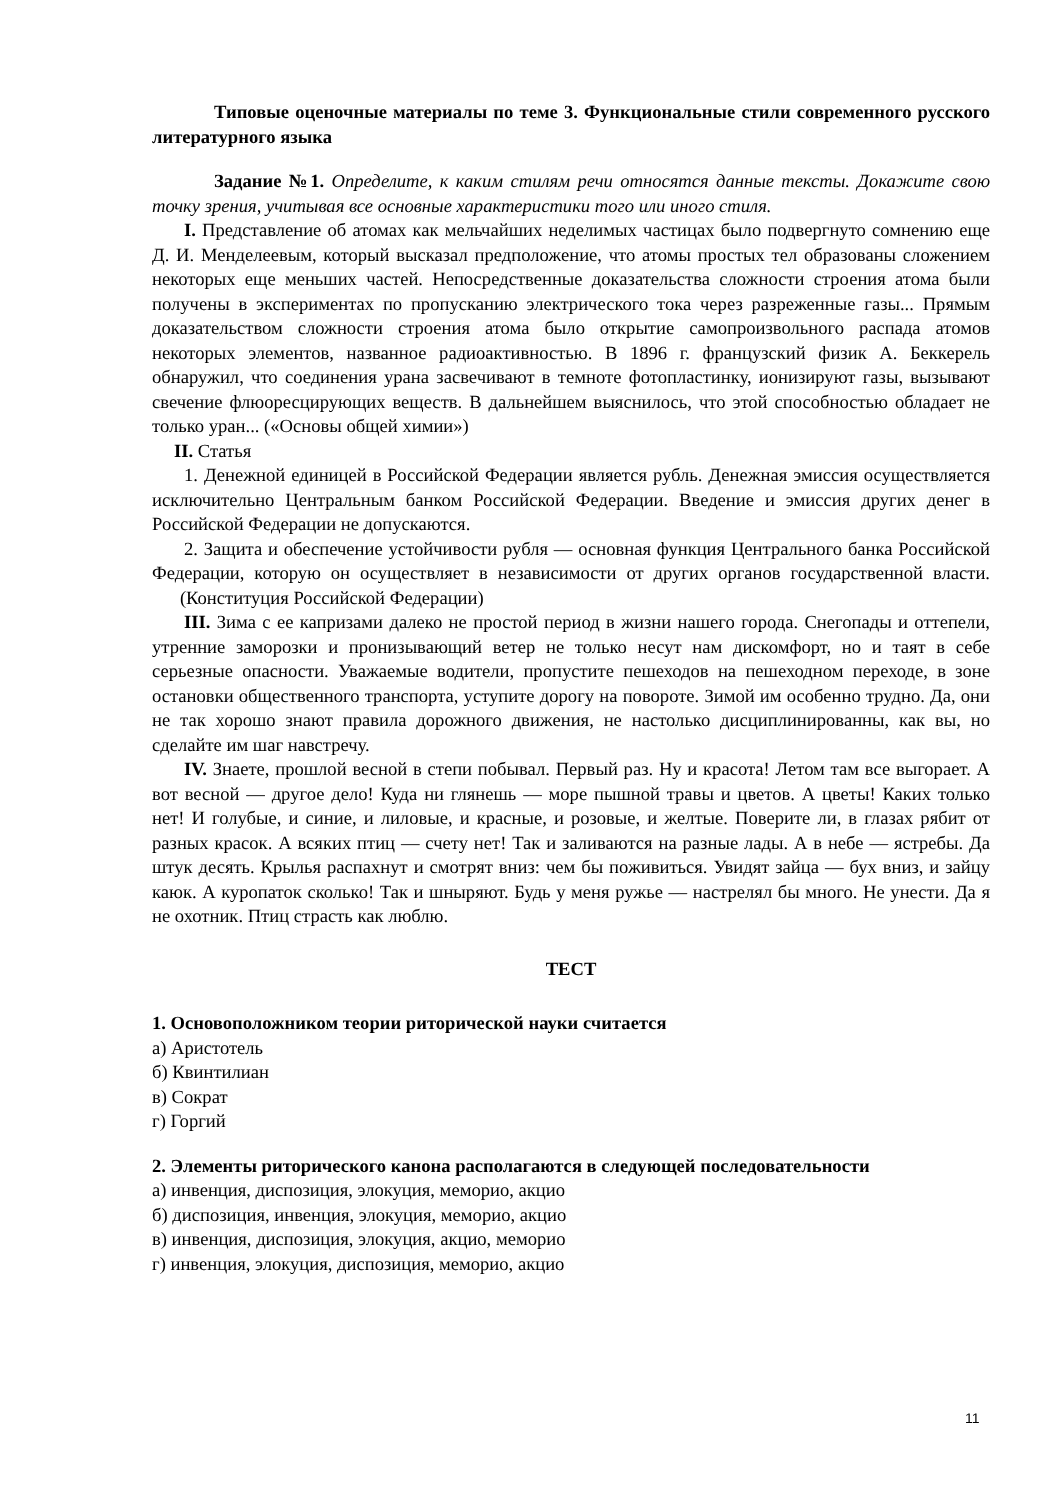Типовые оценочные материалы по теме 3. Функциональные стили современного русского литературного языка
Задание №1. Определите, к каким стилям речи относятся данные тексты. Докажите свою точку зрения, учитывая все основные характеристики того или иного стиля.
I. Представление об атомах как мельчайших неделимых частицах было подвергнуто сомнению еще Д. И. Менделеевым, который высказал предположение, что атомы простых тел образованы сложением некоторых еще меньших частей. Непосредственные доказательства сложности строения атома были получены в экспериментах по пропусканию электрического тока через разреженные газы... Прямым доказательством сложности строения атома было открытие самопроизвольного распада атомов некоторых элементов, названное радиоактивностью. В 1896 г. французский физик А. Беккерель обнаружил, что соединения урана засвечивают в темноте фотопластинку, ионизируют газы, вызывают свечение флюоресцирующих веществ. В дальнейшем выяснилось, что этой способностью обладает не только уран... («Основы общей химии»)
II. Статья
1. Денежной единицей в Российской Федерации является рубль. Денежная эмиссия осуществляется исключительно Центральным банком Российской Федерации. Введение и эмиссия других денег в Российской Федерации не допускаются.
2. Защита и обеспечение устойчивости рубля — основная функция Центрального банка Российской Федерации, которую он осуществляет в независимости от других органов государственной власти. (Конституция Российской Федерации)
III. Зима с ее капризами далеко не простой период в жизни нашего города. Снегопады и оттепели, утренние заморозки и пронизывающий ветер не только несут нам дискомфорт, но и таят в себе серьезные опасности. Уважаемые водители, пропустите пешеходов на пешеходном переходе, в зоне остановки общественного транспорта, уступите дорогу на повороте. Зимой им особенно трудно. Да, они не так хорошо знают правила дорожного движения, не настолько дисциплинированны, как вы, но сделайте им шаг навстречу.
IV. Знаете, прошлой весной в степи побывал. Первый раз. Ну и красота! Летом там все выгорает. А вот весной — другое дело! Куда ни глянешь — море пышной травы и цветов. А цветы! Каких только нет! И голубые, и синие, и лиловые, и красные, и розовые, и желтые. Поверите ли, в глазах рябит от разных красок. А всяких птиц — счету нет! Так и заливаются на разные лады. А в небе — ястребы. Да штук десять. Крылья распахнут и смотрят вниз: чем бы поживиться. Увидят зайца — бух вниз, и зайцу каюк. А куропаток сколько! Так и шныряют. Будь у меня ружье — настрелял бы много. Не унести. Да я не охотник. Птиц страсть как люблю.
ТЕСТ
1. Основоположником теории риторической науки считается
а) Аристотель
б) Квинтилиан
в) Сократ
г) Горгий
2. Элементы риторического канона располагаются в следующей последовательности
а) инвенция, диспозиция, элокуция, меморио, акцио
б) диспозиция, инвенция, элокуция, меморио, акцио
в) инвенция, диспозиция, элокуция, акцио, меморио
г) инвенция, элокуция, диспозиция, меморио, акцио
11